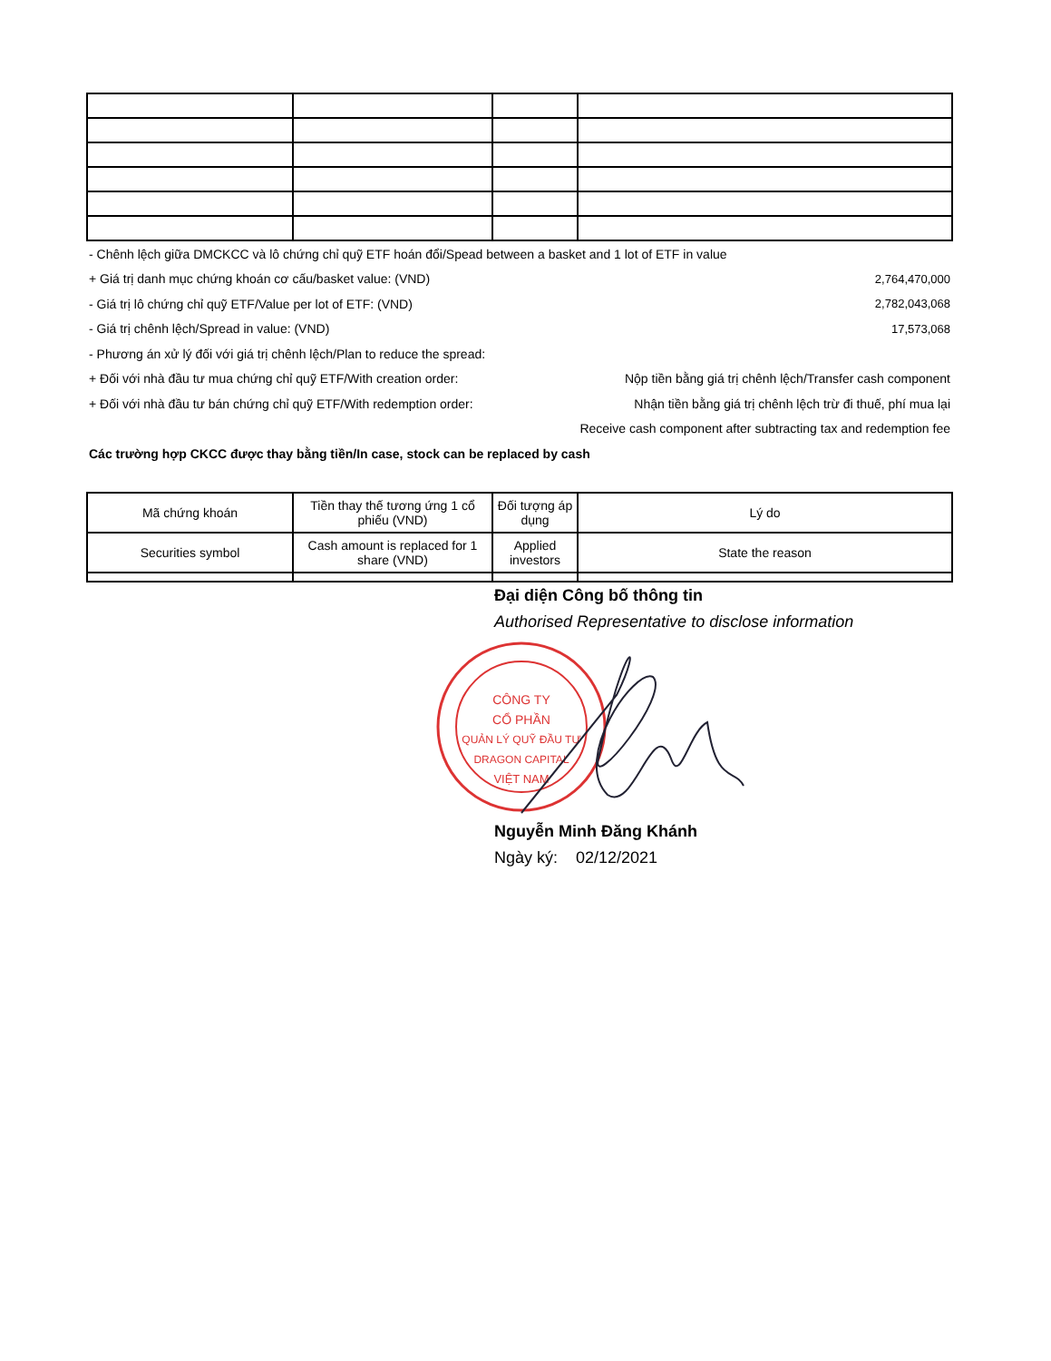- Chênh lệch giữa DMCKCC và lô chứng chỉ quỹ ETF hoán đổi/Spead between a basket and 1 lot of ETF in value
+ Giá trị danh mục chứng khoán cơ cấu/basket value: (VND) 2,764,470,000
- Giá trị lô chứng chỉ quỹ ETF/Value per lot of ETF: (VND) 2,782,043,068
- Giá trị chênh lệch/Spread in value: (VND) 17,573,068
- Phương án xử lý đối với giá trị chênh lệch/Plan to reduce the spread:
+ Đối với nhà đầu tư mua chứng chỉ quỹ ETF/With creation order: Nộp tiền bằng giá trị chênh lệch/Transfer cash component
+ Đối với nhà đầu tư bán chứng chỉ quỹ ETF/With redemption order: Nhận tiền bằng giá trị chênh lệch trừ đi thuế, phí mua lại
Receive cash component after subtracting tax and redemption fee
Các trường hợp CKCC được thay bằng tiền/In case, stock can be replaced by cash
| Mã chứng khoán | Tiền thay thế tương ứng 1 cổ phiếu (VND) | Đối tượng áp dụng | Lý do |
| Securities symbol | Cash amount is replaced for 1 share (VND) | Applied investors | State the reason |
Đại diện Công bố thông tin
Authorised Representative to disclose information
CÔNG TY
CỔ PHẦN
QUẢN LÝ QUỸ ĐẦU TƯ
DRAGON CAPITAL
VIỆT NAM
Nguyễn Minh Đăng Khánh
Ngày ký: 02/12/2021